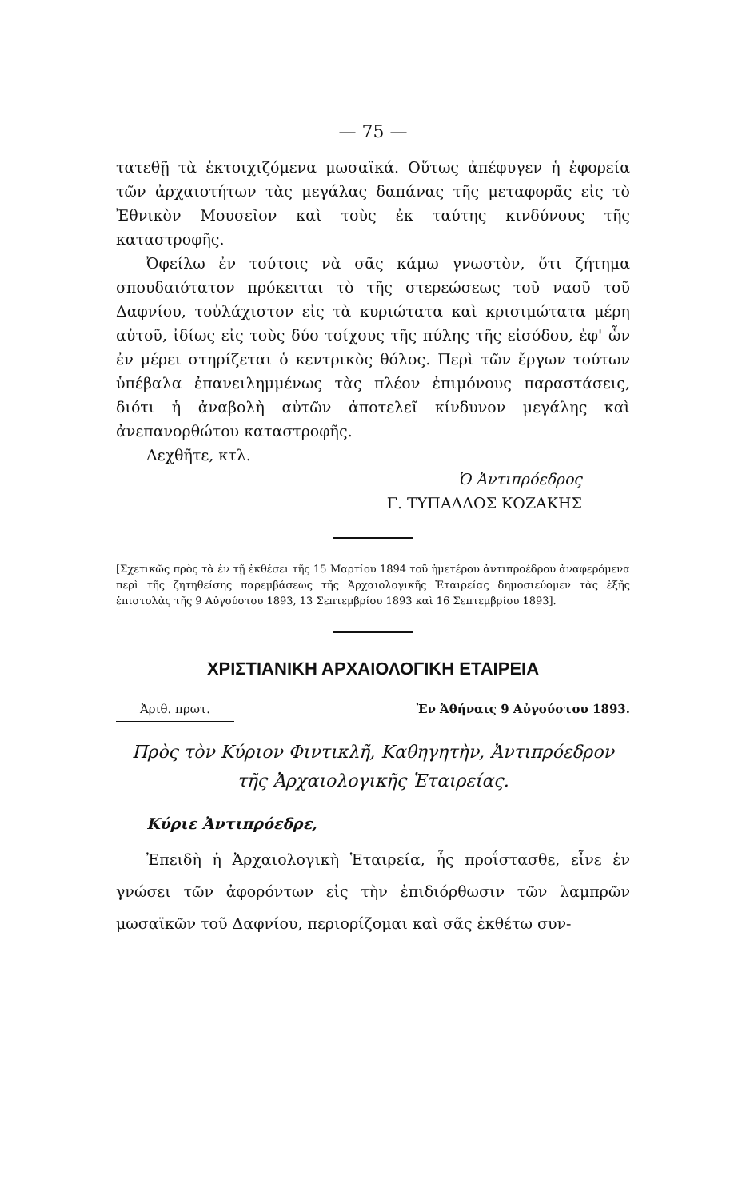— 75 —
τατεθῇ τὰ ἐκτοιχιζόμενα μωσαϊκά. Οὕτως ἀπέφυγεν ἡ ἐφορεία τῶν ἀρχαιοτήτων τὰς μεγάλας δαπάνας τῆς μεταφορᾶς εἰς τὸ Ἐθνικὸν Μουσεῖον καὶ τοὺς ἐκ ταύτης κινδύνους τῆς καταστροφῆς.
Ὀφείλω ἐν τούτοις νὰ σᾶς κάμω γνωστὸν, ὅτι ζήτημα σπουδαιότατον πρόκειται τὸ τῆς στερεώσεως τοῦ ναοῦ τοῦ Δαφνίου, τοὐλάχιστον εἰς τὰ κυριώτατα καὶ κρισιμώτατα μέρη αὐτοῦ, ἰδίως εἰς τοὺς δύο τοίχους τῆς πύλης τῆς εἰσόδου, ἐφ' ὧν ἐν μέρει στηρίζεται ὁ κεντρικὸς θόλος. Περὶ τῶν ἔργων τούτων ὑπέβαλα ἐπανειλημμένως τὰς πλέον ἐπιμόνους παραστάσεις, διότι ἡ ἀναβολὴ αὐτῶν ἀποτελεῖ κίνδυνον μεγάλης καὶ ἀνεπανορθώτου καταστροφῆς.
Δεχθῆτε, κτλ.
Ὁ Ἀντιπρόεδρος
Γ. ΤΥΠΑΛΔΟΣ ΚΟΖΑΚΗΣ
[Σχετικῶς πρὸς τὰ ἐν τῇ ἐκθέσει τῆς 15 Μαρτίου 1894 τοῦ ἡμετέρου ἀντιπροέδρου ἀναφερόμενα περὶ τῆς ζητηθείσης παρεμβάσεως τῆς Ἀρχαιολογικῆς Ἑταιρείας δημοσιεύομεν τὰς ἑξῆς ἐπιστολὰς τῆς 9 Αὐγούστου 1893, 13 Σεπτεμβρίου 1893 καὶ 16 Σεπτεμβρίου 1893].
ΧΡΙΣΤΙΑΝΙΚΗ ΑΡΧΑΙΟΛΟΓΙΚΗ ΕΤΑΙΡΕΙΑ
Ἀριθ. πρωτ. Ἐν Ἀθήναις 9 Αὐγούστου 1893.
Πρὸς τὸν Κύριον Φιντικλῆ, Καθηγητὴν, Ἀντιπρόεδρον
τῆς Ἀρχαιολογικῆς Ἑταιρείας.
Κύριε Ἀντιπρόεδρε,
Ἐπειδὴ ἡ Ἀρχαιολογικὴ Ἑταιρεία, ἧς προΐστασθε, εἶνε ἐν γνώσει τῶν ἀφορόντων εἰς τὴν ἐπιδιόρθωσιν τῶν λαμπρῶν μωσαϊκῶν τοῦ Δαφνίου, περιορίζομαι καὶ σᾶς ἐκθέτω συν-